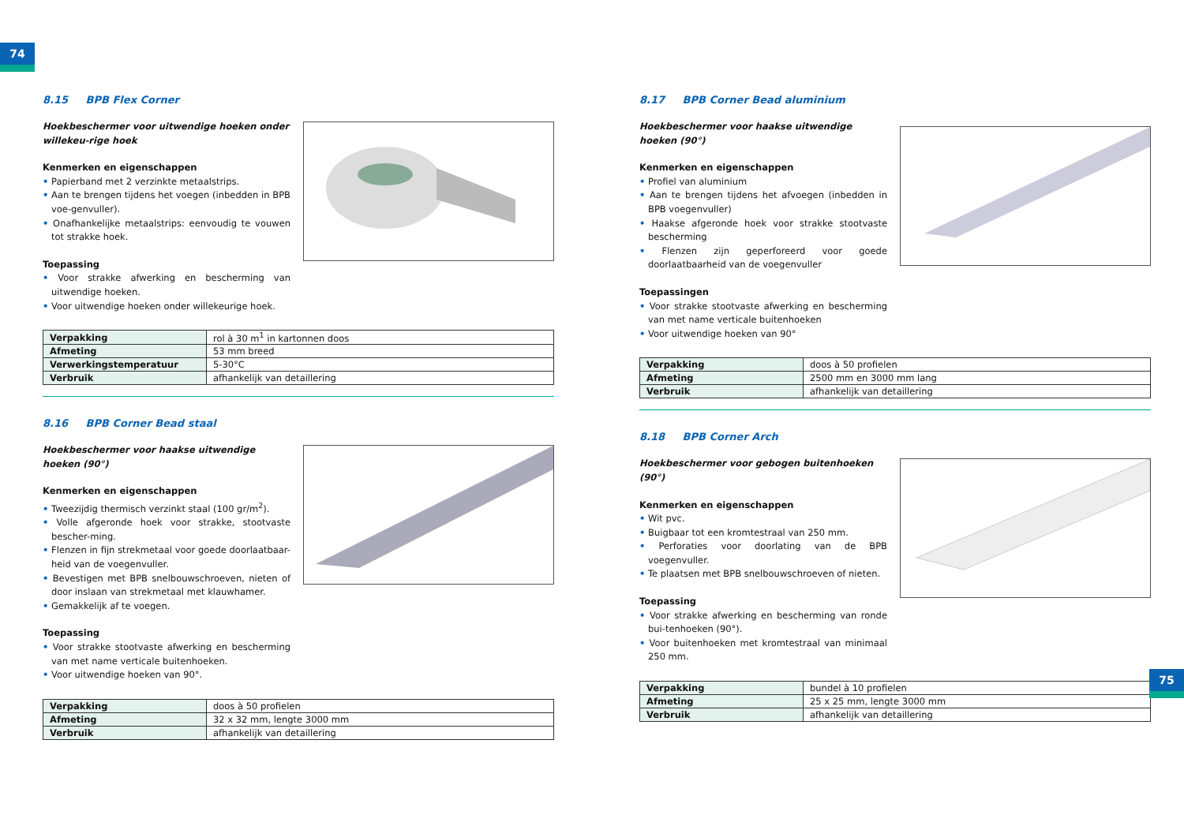74
75
8.15 BPB Flex Corner
Hoekbeschermer voor uitwendige hoeken onder willekeu-rige hoek
Kenmerken en eigenschappen
• Papierband met 2 verzinkte metaalstrips.
• Aan te brengen tijdens het voegen (inbedden in BPB voe-genvuller).
• Onafhankelijke metaalstrips: eenvoudig te vouwen tot strakke hoek.
Toepassing
• Voor strakke afwerking en bescherming van uitwendige hoeken.
• Voor uitwendige hoeken onder willekeurige hoek.
| Verpakking | rol à 30 m<sup>1</sup> in kartonnen doos |
| Afmeting | 53 mm breed |
| Verwerkingstemperatuur | 5-30°C |
| Verbruik | afhankelijk van detaillering |
8.16 BPB Corner Bead staal
Hoekbeschermer voor haakse uitwendige hoeken (90°)
Kenmerken en eigenschappen
• Tweezijdig thermisch verzinkt staal (100 gr/m<sup>2</sup>).
• Volle afgeronde hoek voor strakke, stootvaste bescher-ming.
• Flenzen in fijn strekmetaal voor goede doorlaatbaar-heid van de voegenvuller.
• Bevestigen met BPB snelbouwschroeven, nieten of door inslaan van strekmetaal met klauwhamer.
• Gemakkelijk af te voegen.
Toepassing
• Voor strakke stootvaste afwerking en bescherming van met name verticale buitenhoeken.
• Voor uitwendige hoeken van 90°.
| Verpakking | doos à 50 profielen |
| Afmeting | 32 x 32 mm, lengte 3000 mm |
| Verbruik | afhankelijk van detaillering |
8.17 BPB Corner Bead aluminium
Hoekbeschermer voor haakse uitwendige hoeken (90°)
Kenmerken en eigenschappen
• Profiel van aluminium
• Aan te brengen tijdens het afvoegen (inbedden in BPB voegenvuller)
• Haakse afgeronde hoek voor strakke stootvaste bescherming
• Flenzen zijn geperforeerd voor goede doorlaatbaarheid van de voegenvuller
Toepassingen
• Voor strakke stootvaste afwerking en bescherming van met name verticale buitenhoeken
• Voor uitwendige hoeken van 90°
| Verpakking | doos à 50 profielen |
| Afmeting | 2500 mm en 3000 mm lang |
| Verbruik | afhankelijk van detaillering |
8.18 BPB Corner Arch
Hoekbeschermer voor gebogen buitenhoeken (90°)
Kenmerken en eigenschappen
• Wit pvc.
• Buigbaar tot een kromtestraal van 250 mm.
• Perforaties voor doorlating van de BPB voegenvuller.
• Te plaatsen met BPB snelbouwschroeven of nieten.
Toepassing
• Voor strakke afwerking en bescherming van ronde bui-tenhoeken (90°).
• Voor buitenhoeken met kromtestraal van minimaal 250 mm.
| Verpakking | bundel à 10 profielen |
| Afmeting | 25 x 25 mm, lengte 3000 mm |
| Verbruik | afhankelijk van detaillering |